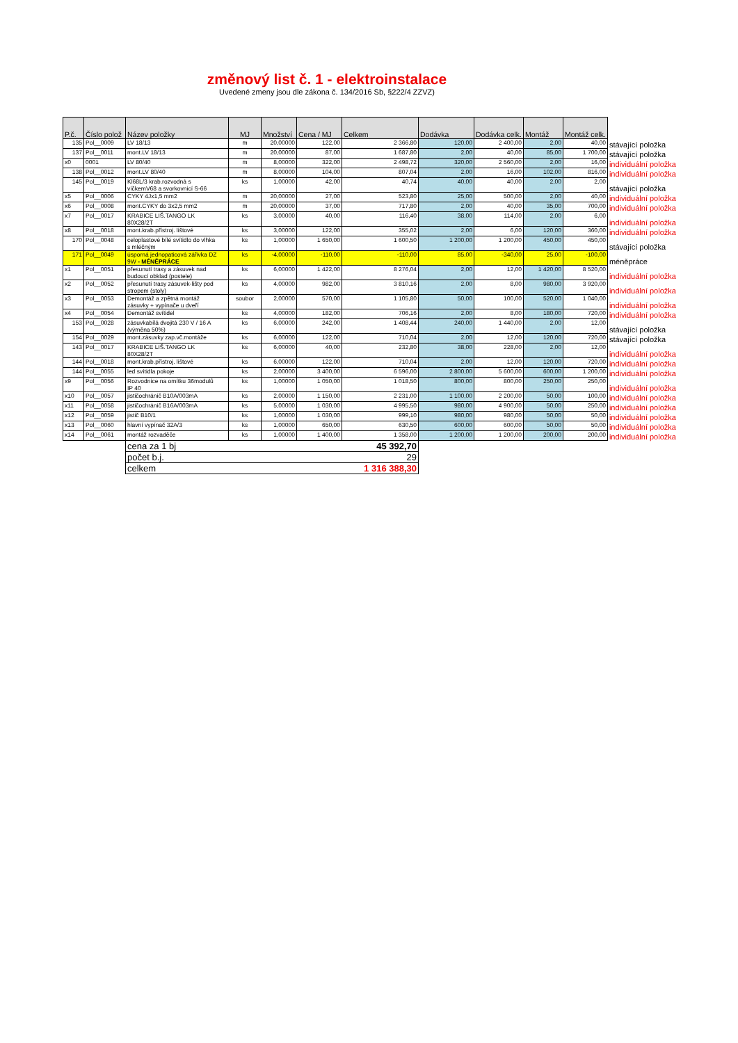změnový list č. 1 - elektroinstalace
Uvedené zmeny jsou dle zákona č. 134/2016 Sb, §222/4 ZZVZ)
| P.č. | Číslo polož | Název položky | MJ | Množství | Cena / MJ | Celkem | Dodávka | Dodávka celk. | Montáž | Montáž celk. | |
| 135 | Pol__0009 | LV 18/13 | m | 20,00000 | 122,00 | 2 366,80 | 120,00 | 2 400,00 | 2,00 | 40,00 | stávající položka |
| 137 | Pol__0011 | mont.LV 18/13 | m | 20,00000 | 87,00 | 1 687,80 | 2,00 | 40,00 | 85,00 | 1 700,00 | stávající položka |
| x0 | 0001 | LV 80/40 | m | 8,00000 | 322,00 | 2 498,72 | 320,00 | 2 560,00 | 2,00 | 16,00 | individuální položka |
| 138 | Pol__0012 | mont.LV 80/40 | m | 8,00000 | 104,00 | 807,04 | 2,00 | 16,00 | 102,00 | 816,00 | individuální položka |
| 145 | Pol__0019 | Kl68L/3 krab.rozvodná s víčkemV68 a svorkovnicí S-66 | ks | 1,00000 | 42,00 | 40,74 | 40,00 | 40,00 | 2,00 | 2,00 | stávající položka |
| x5 | Pol__0006 | CYKY 4Jx1,5 mm2 | m | 20,00000 | 27,00 | 523,80 | 25,00 | 500,00 | 2,00 | 40,00 | individuální položka |
| x6 | Pol__0008 | mont.CYKY do 3x2,5 mm2 | m | 20,00000 | 37,00 | 717,80 | 2,00 | 40,00 | 35,00 | 700,00 | individuální položka |
| x7 | Pol__0017 | KRABICE LIŠ.TANGO LK 80X28/2T | ks | 3,00000 | 40,00 | 116,40 | 38,00 | 114,00 | 2,00 | 6,00 | individuální položka |
| x8 | Pol__0018 | mont.krab.přístroj. lištové | ks | 3,00000 | 122,00 | 355,02 | 2,00 | 6,00 | 120,00 | 360,00 | individuální položka |
| 170 | Pol__0048 | celoplastové bílé svítidlo do vlhka s mléčným | ks | 1,00000 | 1 650,00 | 1 600,50 | 1 200,00 | 1 200,00 | 450,00 | 450,00 | stávající položka |
| 171 | Pol__0049 | úsporná jednopaticová zářivka DZ 9W - MÉNĚPRÁCE | ks | -4,00000 | -110,00 | -110,00 | 85,00 | -340,00 | 25,00 | -100,00 | méněpráce |
| x1 | Pol__0051 | přesunutí trasy a zásuvek nad budoucí obklad (postele) | ks | 6,00000 | 1 422,00 | 8 276,04 | 2,00 | 12,00 | 1 420,00 | 8 520,00 | individuální položka |
| x2 | Pol__0052 | přesunutí trasy zásuvek-lišty pod stropem (stoly) | ks | 4,00000 | 982,00 | 3 810,16 | 2,00 | 8,00 | 980,00 | 3 920,00 | individuální položka |
| x3 | Pol__0053 | Demontáž a zpětná montáž zásuvky + vypínače u dveří | soubor | 2,00000 | 570,00 | 1 105,80 | 50,00 | 100,00 | 520,00 | 1 040,00 | individuální položka |
| x4 | Pol__0054 | Demontáž svítidel | ks | 4,00000 | 182,00 | 706,16 | 2,00 | 8,00 | 180,00 | 720,00 | individuální položka |
| 153 | Pol__0028 | zásuvkabílá dvojitá 230 V / 16 A (výměna 50%) | ks | 6,00000 | 242,00 | 1 408,44 | 240,00 | 1 440,00 | 2,00 | 12,00 | stávající položka |
| 154 | Pol__0029 | mont.zásuvky zap.vč.montáže | ks | 6,00000 | 122,00 | 710,04 | 2,00 | 12,00 | 120,00 | 720,00 | stávající položka |
| 143 | Pol__0017 | KRABICE LIŠ.TANGO LK 80X28/2T | ks | 6,00000 | 40,00 | 232,80 | 38,00 | 228,00 | 2,00 | 12,00 | individuální položka |
| 144 | Pol__0018 | mont.krab.přístroj. lištové | ks | 6,00000 | 122,00 | 710,04 | 2,00 | 12,00 | 120,00 | 720,00 | individuální položka |
| 144 | Pol__0055 | led svítidla pokoje | ks | 2,00000 | 3 400,00 | 6 596,00 | 2 800,00 | 5 600,00 | 600,00 | 1 200,00 | individuální položka |
| x9 | Pol__0056 | Rozvodnice na omítku 36modulů IP 40 | ks | 1,00000 | 1 050,00 | 1 018,50 | 800,00 | 800,00 | 250,00 | 250,00 | individuální položka |
| x10 | Pol__0057 | jističochránič B10A/003mA | ks | 2,00000 | 1 150,00 | 2 231,00 | 1 100,00 | 2 200,00 | 50,00 | 100,00 | individuální položka |
| x11 | Pol__0058 | jističochránič B16A/003mA | ks | 5,00000 | 1 030,00 | 4 995,50 | 980,00 | 4 900,00 | 50,00 | 250,00 | individuální položka |
| x12 | Pol__0059 | jistič B10/1 | ks | 1,00000 | 1 030,00 | 999,10 | 980,00 | 980,00 | 50,00 | 50,00 | individuální položka |
| x13 | Pol__0060 | hlavní vypínač 32A/3 | ks | 1,00000 | 650,00 | 630,50 | 600,00 | 600,00 | 50,00 | 50,00 | individuální položka |
| x14 | Pol__0061 | montáž rozvaděče | ks | 1,00000 | 1 400,00 | 1 358,00 | 1 200,00 | 1 200,00 | 200,00 | 200,00 | individuální položka |
| | | cena za 1 bj | | | | 45 392,70 | | | | | |
| | | počet b.j. | | | | 29 | | | | | |
| | | celkem | | | | 1 316 388,30 | | | | | |